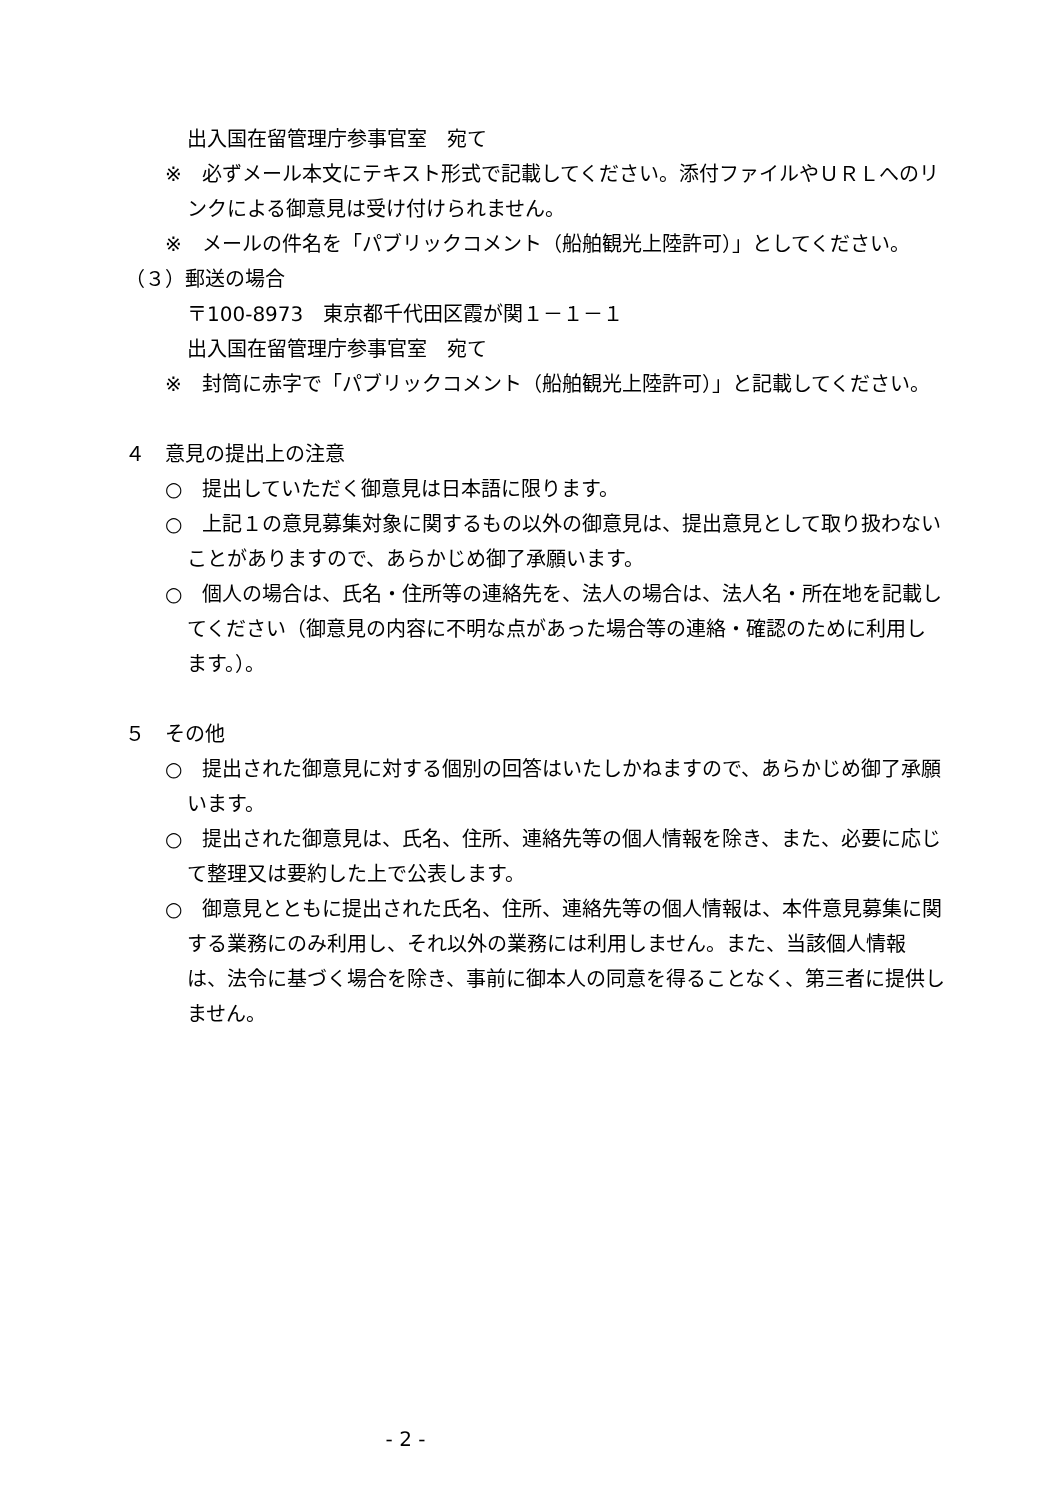出入国在留管理庁参事官室　宛て
※　必ずメール本文にテキスト形式で記載してください。添付ファイルやＵＲＬへのリンクによる御意見は受け付けられません。
※　メールの件名を「パブリックコメント（船舶観光上陸許可）」としてください。
（３）郵送の場合
〒100-8973　東京都千代田区霞が関１－１－１
出入国在留管理庁参事官室　宛て
※　封筒に赤字で「パブリックコメント（船舶観光上陸許可）」と記載してください。
４　意見の提出上の注意
○　提出していただく御意見は日本語に限ります。
○　上記１の意見募集対象に関するもの以外の御意見は、提出意見として取り扱わないことがありますので、あらかじめ御了承願います。
○　個人の場合は、氏名・住所等の連絡先を、法人の場合は、法人名・所在地を記載してください（御意見の内容に不明な点があった場合等の連絡・確認のために利用します。）。
５　その他
○　提出された御意見に対する個別の回答はいたしかねますので、あらかじめ御了承願います。
○　提出された御意見は、氏名、住所、連絡先等の個人情報を除き、また、必要に応じて整理又は要約した上で公表します。
○　御意見とともに提出された氏名、住所、連絡先等の個人情報は、本件意見募集に関する業務にのみ利用し、それ以外の業務には利用しません。また、当該個人情報は、法令に基づく場合を除き、事前に御本人の同意を得ることなく、第三者に提供しません。
- 2 -